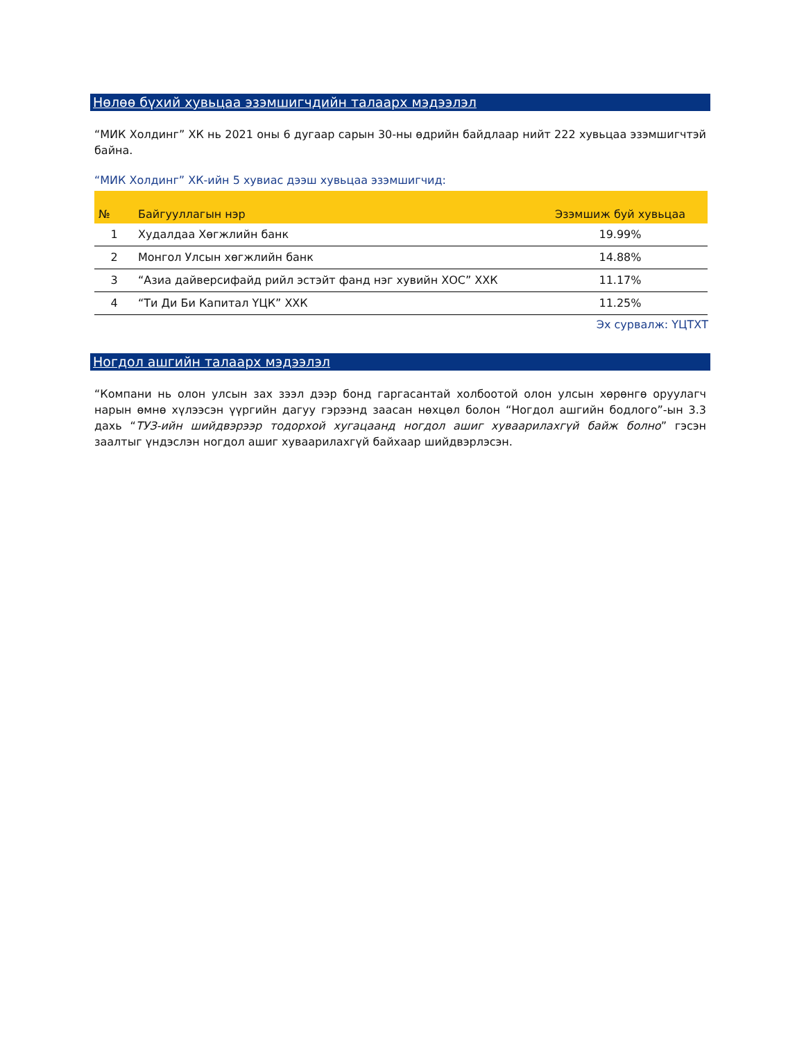Нөлөө бүхий хувьцаа эзэмшигчдийн талаарх мэдээлэл
“МИК Холдинг” ХК нь 2021 оны 6 дугаар сарын 30-ны өдрийн байдлаар нийт 222 хувьцаа эзэмшигчтэй байна.
“МИК Холдинг” ХК-ийн 5 хувиас дээш хувьцаа эзэмшигчид:
| № | Байгууллагын нэр | Эзэмшиж буй хувьцаа |
| --- | --- | --- |
| 1 | Худалдаа Хөгжлийн банк | 19.99% |
| 2 | Монгол Улсын хөгжлийн банк | 14.88% |
| 3 | “Азиа дайверсифайд рийл эстэйт фанд нэг хувийн ХОС” ХХК | 11.17% |
| 4 | “Ти Ди Би Капитал ҮЦК” ХХК | 11.25% |
Эх сурвалж: ҮЦТХТ
Ногдол ашгийн талаарх мэдээлэл
“Компани нь олон улсын зах зээл дээр бонд гаргасантай холбоотой олон улсын хөрөнгө оруулагч нарын өмнө хүлээсэн үүргийн дагуу гэрээнд заасан нөхцөл болон “Ногдол ашгийн бодлого”-ын 3.3 дахь “ТУЗ-ийн шийдвэрээр тодорхой хугацаанд ногдол ашиг хуваарилахгүй байж болно” гэсэн заалтыг үндэслэн ногдол ашиг хуваарилахгүй байхаар шийдвэрлэсэн.